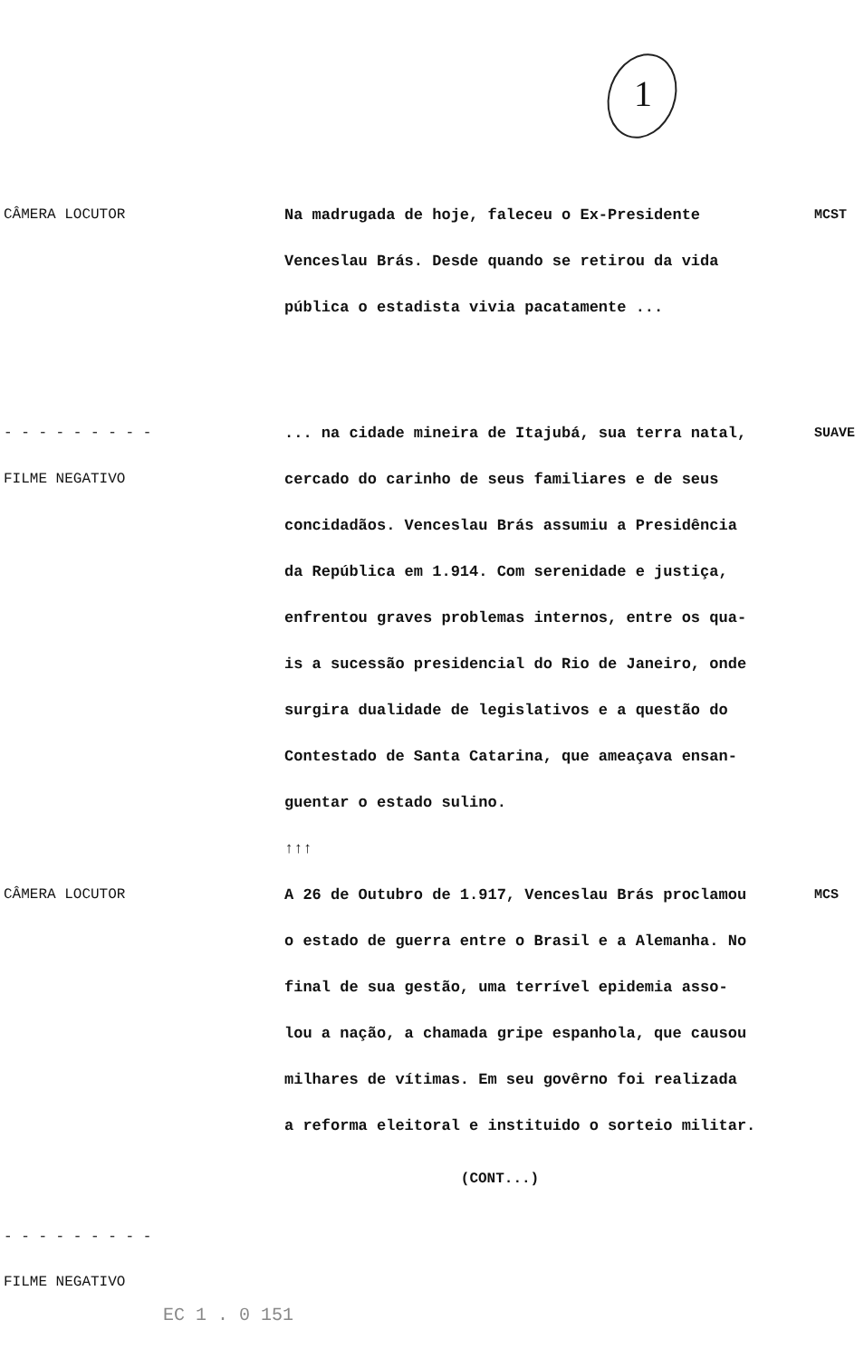1
CÂMERA LOCUTOR Na madrugada de hoje, faleceu o Ex-Presidente
Venceslau Brás. Desde quando se retirou da vida
pública o estadista vivia pacatamente ...
MCST
- - - - - - - - -
FILME NEGATIVO
... na cidade mineira de Itajubá, sua terra natal,
cercado do carinho de seus familiares e de seus
concidadãos. Venceslau Brás assumiu a Presidência
da República em 1.914. Com serenidade e justiça,
enfrentou graves problemas internos, entre os qua-
is a sucessão presidencial do Rio de Janeiro, onde
surgira dualidade de legislativos e a questão do
Contestado de Santa Catarina, que ameaçava ensan-
guentar o estado sulino.
↑↑↑
SUAVE
CÂMERA LOCUTOR A 26 de Outubro de 1.917, Venceslau Brás proclamou
o estado de guerra entre o Brasil e a Alemanha. No
final de sua gestão, uma terrível epidemia asso-
lou a nação, a chamada gripe espanhola, que causou
milhares de vítimas. Em seu govêrno foi realizada
a reforma eleitoral e instituido o sorteio militar.
MCS
(CONT...)
- - - - - - - - -
FILME NEGATIVO
EC 1 . 0 151